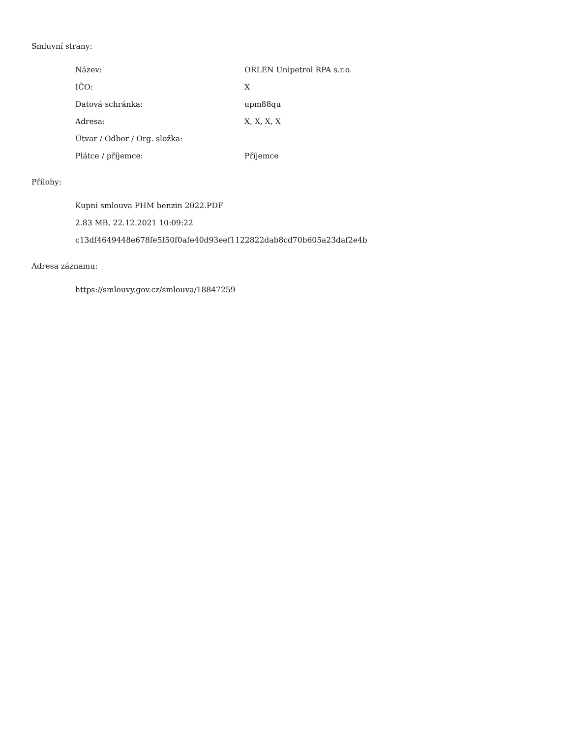Smluvní strany:
| Název: | ORLEN Unipetrol RPA s.r.o. |
| IČO: | X |
| Datová schránka: | upm88qu |
| Adresa: | X, X, X, X |
| Útvar / Odbor / Org. složka: | |
| Plátce / příjemce: | Příjemce |
Přílohy:
Kupni smlouva PHM benzin 2022.PDF
2.83 MB, 22.12.2021 10:09:22
c13df4649448e678fe5f50f0afe40d93eef1122822dab8cd70b605a23daf2e4b
Adresa záznamu:
https://smlouvy.gov.cz/smlouva/18847259